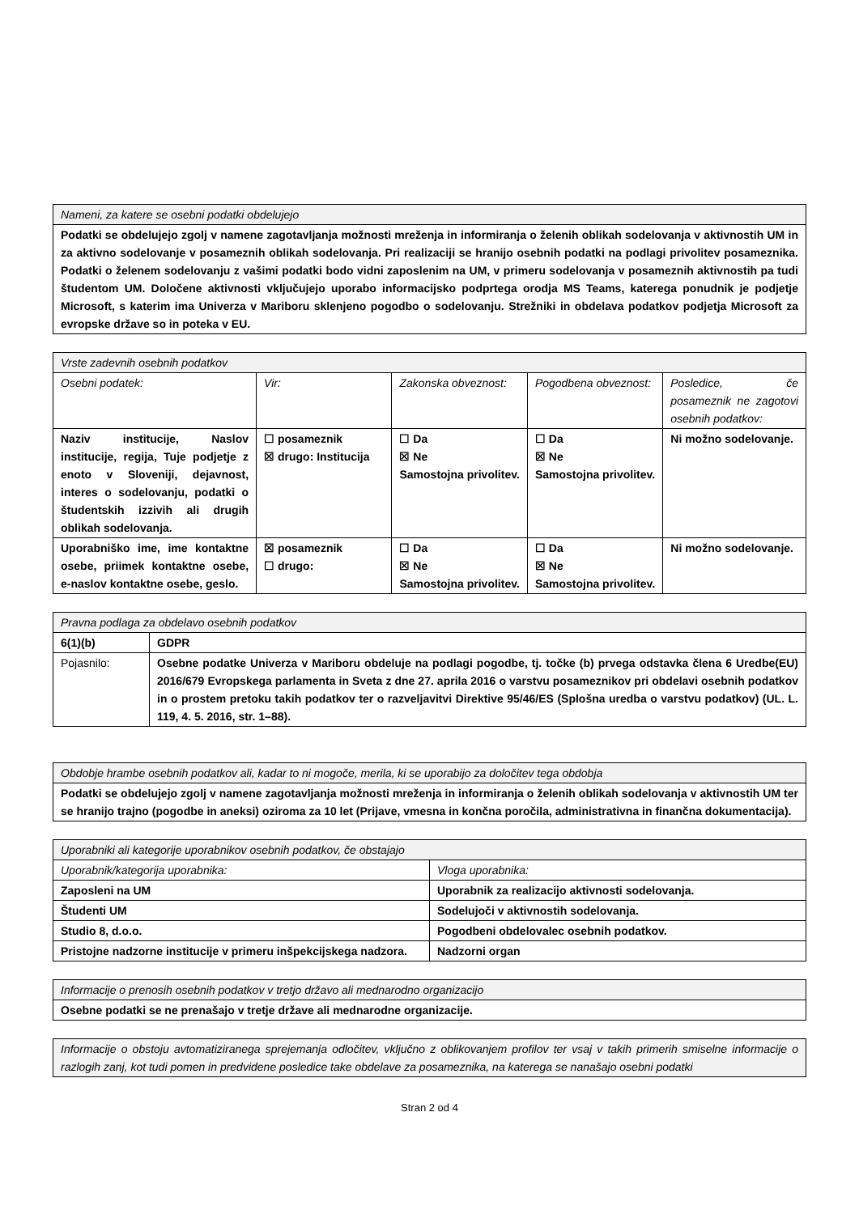| Nameni, za katere se osebni podatki obdelujejo |
| Podatki se obdelujejo zgolj v namene zagotavljanja možnosti mreženja in informiranja o želenih oblikah sodelovanja v aktivnostih UM in za aktivno sodelovanje v posameznih oblikah sodelovanja. Pri realizaciji se hranijo osebnih podatki na podlagi privolitev posameznika. Podatki o želenem sodelovanju z vašimi podatki bodo vidni zaposlenim na UM, v primeru sodelovanja v posameznih aktivnostih pa tudi študentom UM. Določene aktivnosti vključujejo uporabo informacijsko podprtega orodja MS Teams, katerega ponudnik je podjetje Microsoft, s katerim ima Univerza v Mariboru sklenjeno pogodbo o sodelovanju. Strežniki in obdelava podatkov podjetja Microsoft za evropske države so in poteka v EU. |
| Vrste zadevnih osebnih podatkov | | | | |
| Osebni podatek: | Vir: | Zakonska obveznost: | Pogodbena obveznost: | Posledice, če posameznik ne zagotovi osebnih podatkov: |
| Naziv institucije, Naslov institucije, regija, Tuje podjetje z enoto v Sloveniji, dejavnost, interes o sodelovanju, podatki o študentskih izzivih ali drugih oblikah sodelovanja. | ☐ posameznik ☒ drugo: Institucija | ☐ Da ☒ Ne Samostojna privolitev. | ☐ Da ☒ Ne Samostojna privolitev. | Ni možno sodelovanje. |
| Uporabniško ime, ime kontaktne osebe, priimek kontaktne osebe, e-naslov kontaktne osebe, geslo. | ☒ posameznik ☐ drugo: | ☐ Da ☒ Ne Samostojna privolitev. | ☐ Da ☒ Ne Samostojna privolitev. | Ni možno sodelovanje. |
| Pravna podlaga za obdelavo osebnih podatkov | |
| 6(1)(b) | GDPR |
| Pojasnilo: | Osebne podatke Univerza v Mariboru obdeluje na podlagi pogodbe, tj. točke (b) prvega odstavka člena 6 Uredbe(EU) 2016/679 Evropskega parlamenta in Sveta z dne 27. aprila 2016 o varstvu posameznikov pri obdelavi osebnih podatkov in o prostem pretoku takih podatkov ter o razveljavitvi Direktive 95/46/ES (Splošna uredba o varstvu podatkov) (UL. L. 119, 4. 5. 2016, str. 1–88). |
| Obdobje hrambe osebnih podatkov ali, kadar to ni mogoče, merila, ki se uporabijo za določitev tega obdobja |
| Podatki se obdelujejo zgolj v namene zagotavljanja možnosti mreženja in informiranja o želenih oblikah sodelovanja v aktivnostih UM ter se hranijo trajno (pogodbe in aneksi) oziroma za 10 let (Prijave, vmesna in končna poročila, administrativna in finančna dokumentacija). |
| Uporabniki ali kategorije uporabnikov osebnih podatkov, če obstajajo | |
| Uporabnik/kategorija uporabnika: | Vloga uporabnika: |
| Zaposleni na UM | Uporabnik za realizacijo aktivnosti sodelovanja. |
| Študenti UM | Sodelujoči v aktivnostih sodelovanja. |
| Studio 8, d.o.o. | Pogodbeni obdelovalec osebnih podatkov. |
| Pristojne nadzorne institucije v primeru inšpekcijskega nadzora. | Nadzorni organ |
| Informacije o prenosih osebnih podatkov v tretjo državo ali mednarodno organizacijo |
| Osebne podatki se ne prenašajo v tretje države ali mednarodne organizacije. |
| Informacije o obstoju avtomatiziranega sprejemanja odločitev, vključno z oblikovanjem profilov ter vsaj v takih primerih smiselne informacije o razlogih zanj, kot tudi pomen in predvidene posledice take obdelave za posameznika, na katerega se nanašajo osebni podatki |
Stran 2 od 4